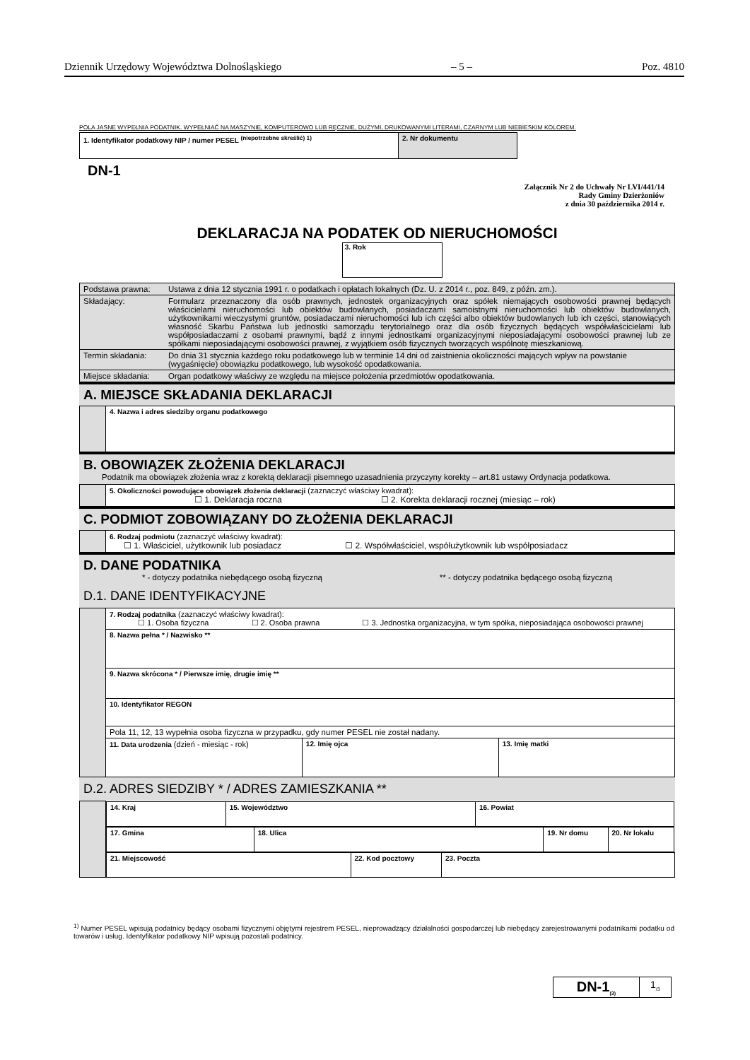Dziennik Urzędowy Województwa Dolnośląskiego – 5 – Poz. 4810
POLA JASNE WYPEŁNIA PODATNIK. WYPEŁNIAĆ NA MASZYNIE, KOMPUTEROWO LUB RĘCZNIE, DUŻYMI, DRUKOWANYMI LITERAMI, CZARNYM LUB NIEBIESKIM KOLOREM.
| 1. Identyfikator podatkowy NIP / numer PESEL <sup>(niepotrzebne skreślić) 1)</sup> | 2. Nr dokumentu |
DN-1
Załącznik Nr 2 do Uchwały Nr LVI/441/14
Rady Gminy Dzierżoniów
z dnia 30 października 2014 r.
DEKLARACJA NA PODATEK OD NIERUCHOMOŚCI
3. Rok
| Podstawa prawna: | Ustawa z dnia 12 stycznia 1991 r. o podatkach i opłatach lokalnych (Dz. U. z 2014 r., poz. 849, z późn. zm.). |
| Składający: | Formularz przeznaczony dla osób prawnych, jednostek organizacyjnych oraz spółek niemających osobowości prawnej będących właścicielami nieruchomości lub obiektów budowlanych, posiadaczami samoistnymi nieruchomości lub obiektów budowlanych, użytkownikami wieczystymi gruntów, posiadaczami nieruchomości lub ich części albo obiektów budowlanych lub ich części, stanowiących własność Skarbu Państwa lub jednostki samorządu terytorialnego oraz dla osób fizycznych będących współwłaścicielami lub współposiadaczami z osobami prawnymi, bądź z innymi jednostkami organizacyjnymi nieposiadającymi osobowości prawnej lub ze spółkami nieposiadającymi osobowości prawnej, z wyjątkiem osób fizycznych tworzących wspólnotę mieszkaniową. |
| Termin składania: | Do dnia 31 stycznia każdego roku podatkowego lub w terminie 14 dni od zaistnienia okoliczności mających wpływ na powstanie (wygaśnięcie) obowiązku podatkowego, lub wysokość opodatkowania. |
| Miejsce składania: | Organ podatkowy właściwy ze względu na miejsce położenia przedmiotów opodatkowania. |
A. MIEJSCE SKŁADANIA DEKLARACJI
| | 4. Nazwa i adres siedziby organu podatkowego |
B. OBOWIĄZEK ZŁOŻENIA DEKLARACJI
Podatnik ma obowiązek złożenia wraz z korektą deklaracji pisemnego uzasadnienia przyczyny korekty – art.81 ustawy Ordynacja podatkowa.
| | 5. Okoliczności powodujące obowiązek złożenia deklaracji (zaznaczyć właściwy kwadrat): ☐ 1. Deklaracja roczna ☐ 2. Korekta deklaracji rocznej (miesiąc – rok) |
C. PODMIOT ZOBOWIĄZANY DO ZŁOŻENIA DEKLARACJI
| | 6. Rodzaj podmiotu (zaznaczyć właściwy kwadrat): ☐ 1. Właściciel, użytkownik lub posiadacz ☐ 2. Współwłaściciel, współużytkownik lub współposiadacz |
D. DANE PODATNIKA
* - dotyczy podatnika niebędącego osobą fizyczną ** - dotyczy podatnika będącego osobą fizyczną
D.1. DANE IDENTYFIKACYJNE
| | 7. Rodzaj podatnika (zaznaczyć właściwy kwadrat): ☐ 1. Osoba fizyczna ☐ 2. Osoba prawna ☐ 3. Jednostka organizacyjna, w tym spółka, nieposiadająca osobowości prawnej | | |
| | 8. Nazwa pełna * / Nazwisko ** | | |
| | 9. Nazwa skrócona * / Pierwsze imię, drugie imię ** | | |
| | 10. Identyfikator REGON | | |
| | Pola 11, 12, 13 wypełnia osoba fizyczna w przypadku, gdy numer PESEL nie został nadany. | | |
| | 11. Data urodzenia (dzień - miesiąc - rok) | 12. Imię ojca | 13. Imię matki |
D.2. ADRES SIEDZIBY * / ADRES ZAMIESZKANIA **
| | / 14. Kraj / 15. Województwo / 16. Powiat / |
| | / 17. Gmina / 18. Ulica / 19. Nr domu / 20. Nr lokalu / |
| | / 21. Miejscowość / 22. Kod pocztowy / 23. Poczta / |
<sup>1)</sup> Numer PESEL wpisują podatnicy będący osobami fizycznymi objętymi rejestrem PESEL, nieprowadzący działalności gospodarczej lub niebędący zarejestrowanymi podatnikami podatku od towarów i usług. Identyfikator podatkowy NIP wpisują pozostali podatnicy.
| DN-1<sub>(3)</sub> | 1<sub>/3</sub> |